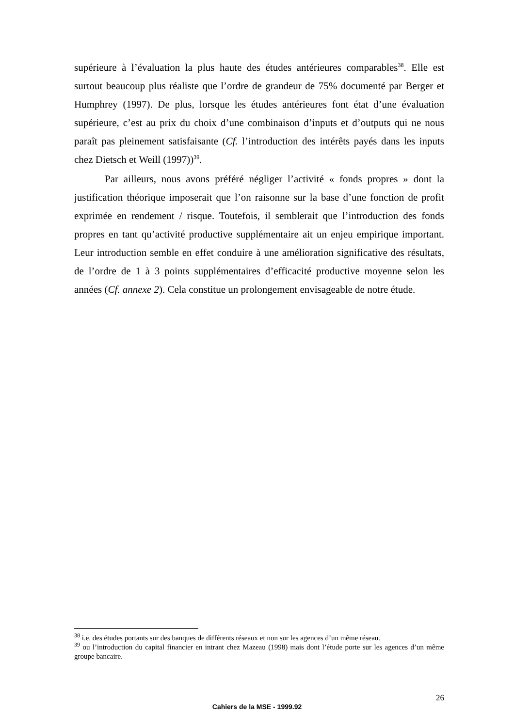supérieure à l’évaluation la plus haute des études antérieures comparables<sup>38</sup>. Elle est surtout beaucoup plus réaliste que l’ordre de grandeur de 75% documenté par Berger et Humphrey (1997). De plus, lorsque les études antérieures font état d’une évaluation supérieure, c’est au prix du choix d’une combinaison d’inputs et d’outputs qui ne nous paraît pas pleinement satisfaisante (Cf. l’introduction des intérêts payés dans les inputs chez Dietsch et Weill (1997))<sup>39</sup>.
Par ailleurs, nous avons préféré négliger l’activité « fonds propres » dont la justification théorique imposerait que l’on raisonne sur la base d’une fonction de profit exprimée en rendement / risque. Toutefois, il semblerait que l’introduction des fonds propres en tant qu’activité productive supplémentaire ait un enjeu empirique important. Leur introduction semble en effet conduire à une amélioration significative des résultats, de l’ordre de 1 à 3 points supplémentaires d’efficacité productive moyenne selon les années (Cf. annexe 2). Cela constitue un prolongement envisageable de notre étude.
<sup>38</sup> i.e. des études portants sur des banques de différents réseaux et non sur les agences d’un même réseau.
<sup>39</sup> ou l’introduction du capital financier en intrant chez Mazeau (1998) mais dont l’étude porte sur les agences d’un même groupe bancaire.
26
Cahiers de la MSE - 1999.92